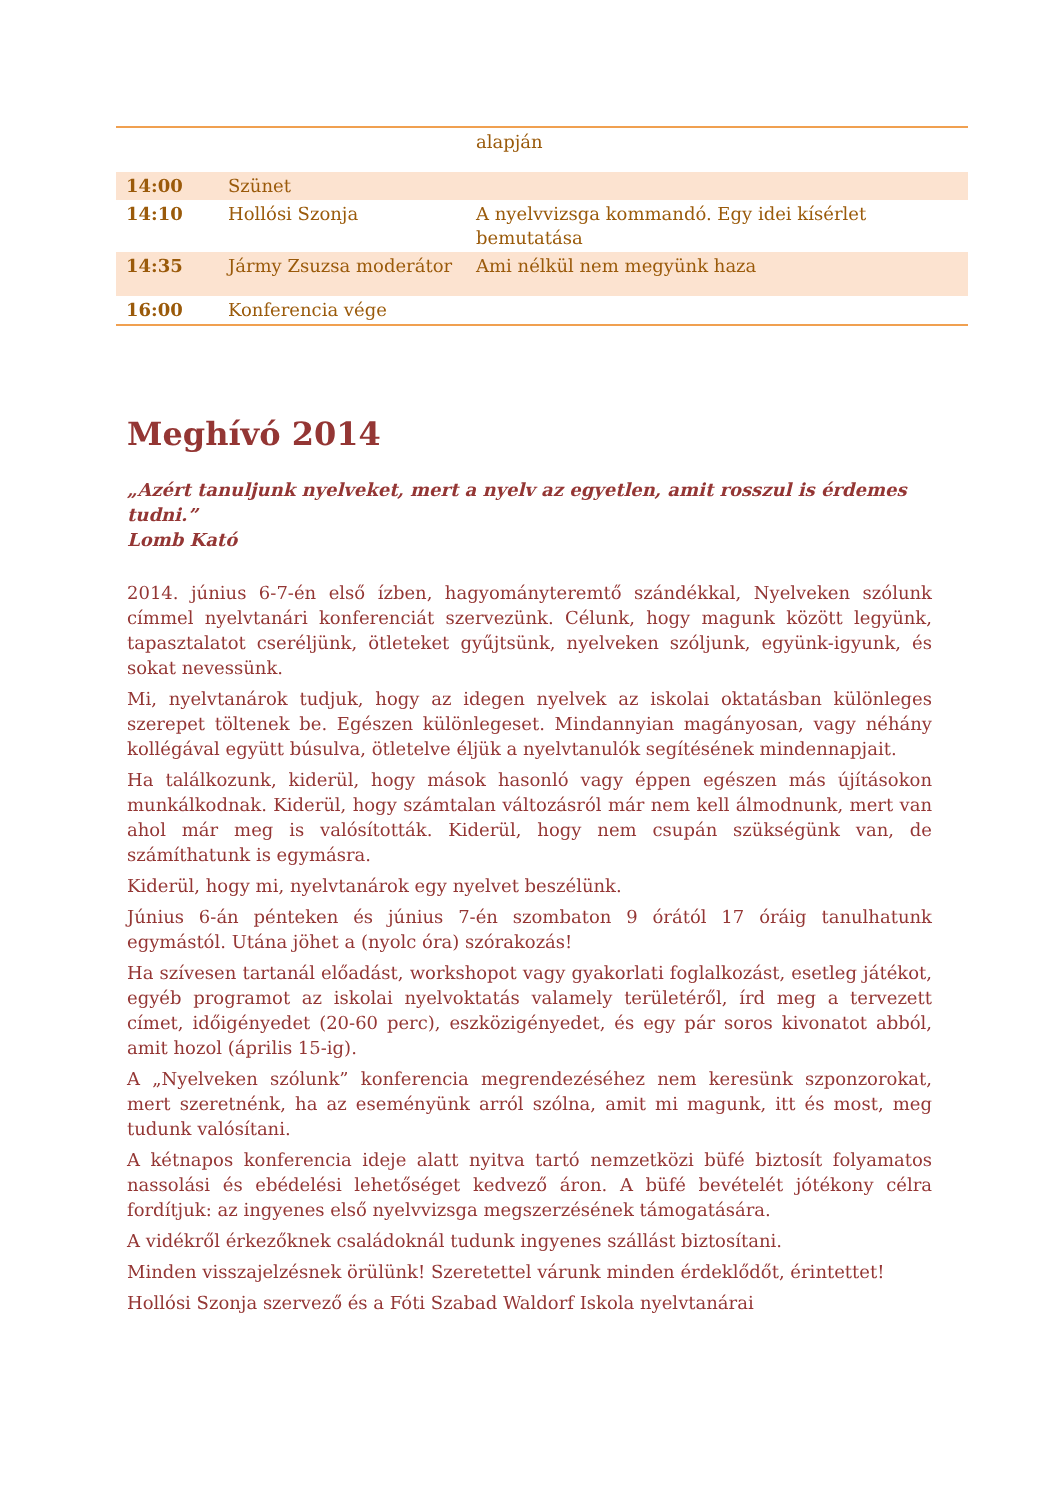| | | alapján |
| 14:00 | Szünet | |
| 14:10 | Hollósi Szonja | A nyelvvizsga kommandó. Egy idei kísérlet bemutatása |
| 14:35 | Jármy Zsuzsa moderátor | Ami nélkül nem megyünk haza |
| 16:00 | Konferencia vége | |
Meghívó 2014
„Azért tanuljunk nyelveket, mert a nyelv az egyetlen, amit rosszul is érdemes tudni.”
Lomb Kató
2014. június 6-7-én első ízben, hagyományteremtő szándékkal, Nyelveken szólunk címmel nyelvtanári konferenciát szervezünk. Célunk, hogy magunk között legyünk, tapasztalatot cseréljünk, ötleteket gyűjtsünk, nyelveken szóljunk, együnk-igyunk, és sokat nevessünk.
Mi, nyelvtanárok tudjuk, hogy az idegen nyelvek az iskolai oktatásban különleges szerepet töltenek be. Egészen különlegeset. Mindannyian magányosan, vagy néhány kollégával együtt búsulva, ötletelve éljük a nyelvtanulók segítésének mindennapjait.
Ha találkozunk, kiderül, hogy mások hasonló vagy éppen egészen más újításokon munkálkodnak. Kiderül, hogy számtalan változásról már nem kell álmodnunk, mert van ahol már meg is valósították. Kiderül, hogy nem csupán szükségünk van, de számíthatunk is egymásra.
Kiderül, hogy mi, nyelvtanárok egy nyelvet beszélünk.
Június 6-án pénteken és június 7-én szombaton 9 órától 17 óráig tanulhatunk egymástól. Utána jöhet a (nyolc óra) szórakozás!
Ha szívesen tartanál előadást, workshopot vagy gyakorlati foglalkozást, esetleg játékot, egyéb programot az iskolai nyelvoktatás valamely területéről, írd meg a tervezett címet, időigényedet (20-60 perc), eszközigényedet, és egy pár soros kivonatot abból, amit hozol (április 15-ig).
A „Nyelveken szólunk” konferencia megrendezéséhez nem keresünk szponzorokat, mert szeretnénk, ha az eseményünk arról szólna, amit mi magunk, itt és most, meg tudunk valósítani.
A kétnapos konferencia ideje alatt nyitva tartó nemzetközi büfé biztosít folyamatos nassolási és ebédelési lehetőséget kedvező áron. A büfé bevételét jótékony célra fordítjuk: az ingyenes első nyelvvizsga megszerzésének támogatására.
A vidékről érkezőknek családoknál tudunk ingyenes szállást biztosítani.
Minden visszajelzésnek örülünk! Szeretettel várunk minden érdeklődőt, érintettet!
Hollósi Szonja szervező és a Fóti Szabad Waldorf Iskola nyelvtanárai